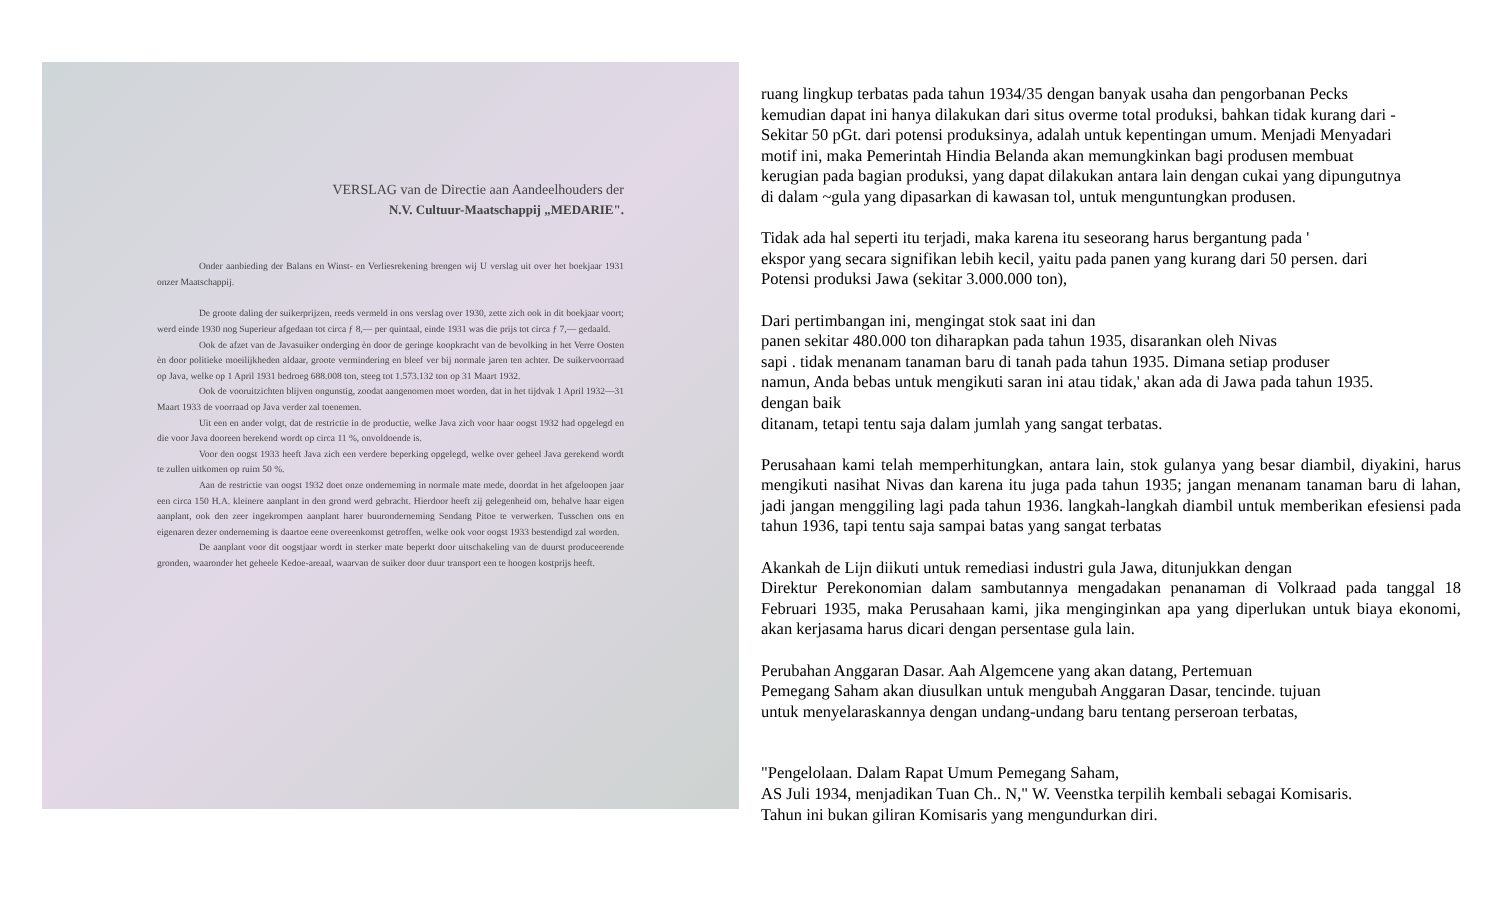VERSLAG van de Directie aan Aandeelhouders der
N.V. Cultuur-Maatschappij „MEDARIE".
Onder aanbieding der Balans en Winst- en Verliesrekening brengen wij U verslag uit over het boekjaar 1931 onzer Maatschappij.
De groote daling der suikerprijzen, reeds vermeld in ons verslag over 1930, zette zich ook in dit boekjaar voort; werd einde 1930 nog Superieur afgedaan tot circa ƒ 8,— per quintaal, einde 1931 was die prijs tot circa ƒ 7,— gedaald.
Ook de afzet van de Javasuiker onderging èn door de geringe koopkracht van de bevolking in het Verre Oosten èn door politieke moeilijkheden aldaar, groote vermindering en bleef ver bij normale jaren ten achter. De suikervoorraad op Java, welke op 1 April 1931 bedroeg 688.008 ton, steeg tot 1.573.132 ton op 31 Maart 1932.
Ook de vooruitzichten blijven ongunstig, zoodat aangenomen moet worden, dat in het tijdvak 1 April 1932—31 Maart 1933 de voorraad op Java verder zal toenemen.
Uit een en ander volgt, dat de restrictie in de productie, welke Java zich voor haar oogst 1932 had opgelegd en die voor Java dooreen berekend wordt op circa 11 %, onvoldoende is.
Voor den oogst 1933 heeft Java zich een verdere beperking opgelegd, welke over geheel Java gerekend wordt te zullen uitkomen op ruim 50 %.
Aan de restrictie van oogst 1932 doet onze onderneming in normale mate mede, doordat in het afgeloopen jaar een circa 150 H.A. kleinere aanplant in den grond werd gebracht. Hierdoor heeft zij gelegenheid om, behalve haar eigen aanplant, ook den zeer ingekrompen aanplant harer buuronderneming Sendang Pitoe te verwerken. Tusschen ons en eigenaren dezer onderneming is daartoe eene overeenkomst getroffen, welke ook voor oogst 1933 bestendigd zal worden.
De aanplant voor dit oogstjaar wordt in sterker mate beperkt door uitschakeling van de duurst produceerende gronden, waaronder het geheele Kedoe-areaal, waarvan de suiker door duur transport een te hoogen kostprijs heeft.
ruang lingkup terbatas pada tahun 1934/35 dengan banyak usaha dan pengorbanan Pecks
kemudian dapat ini hanya dilakukan dari situs overme total produksi, bahkan tidak kurang dari -
Sekitar 50 pGt. dari potensi produksinya, adalah untuk kepentingan umum. Menjadi Menyadari
motif ini, maka Pemerintah Hindia Belanda akan memungkinkan bagi produsen membuat
kerugian pada bagian produksi, yang dapat dilakukan antara lain dengan cukai yang dipungutnya
di dalam ~gula yang dipasarkan di kawasan tol, untuk menguntungkan produsen.
Tidak ada hal seperti itu terjadi, maka karena itu seseorang harus bergantung pada '
ekspor yang secara signifikan lebih kecil, yaitu pada panen yang kurang dari 50 persen. dari
Potensi produksi Jawa (sekitar 3.000.000 ton),
Dari pertimbangan ini, mengingat stok saat ini dan
panen sekitar 480.000 ton diharapkan pada tahun 1935, disarankan oleh Nivas
sapi . tidak menanam tanaman baru di tanah pada tahun 1935. Dimana setiap produser
namun, Anda bebas untuk mengikuti saran ini atau tidak,' akan ada di Jawa pada tahun 1935.
dengan baik
ditanam, tetapi tentu saja dalam jumlah yang sangat terbatas.
Perusahaan kami telah memperhitungkan, antara lain, stok gulanya yang besar diambil, diyakini, harus mengikuti nasihat Nivas dan karena itu juga pada tahun 1935; jangan menanam tanaman baru di lahan, jadi jangan menggiling lagi pada tahun 1936. langkah-langkah diambil untuk memberikan efesiensi pada tahun 1936, tapi tentu saja sampai batas yang sangat terbatas
Akankah de Lijn diikuti untuk remediasi industri gula Jawa, ditunjukkan dengan
Direktur Perekonomian dalam sambutannya mengadakan penanaman di Volkraad pada tanggal 18 Februari 1935, maka Perusahaan kami, jika menginginkan apa yang diperlukan untuk biaya ekonomi, akan kerjasama harus dicari dengan persentase gula lain.
Perubahan Anggaran Dasar. Aah Algemcene yang akan datang, Pertemuan
Pemegang Saham akan diusulkan untuk mengubah Anggaran Dasar, tencinde. tujuan
untuk menyelaraskannya dengan undang-undang baru tentang perseroan terbatas,
"Pengelolaan. Dalam Rapat Umum Pemegang Saham,
AS Juli 1934, menjadikan Tuan Ch.. N," W. Veenstka terpilih kembali sebagai Komisaris.
Tahun ini bukan giliran Komisaris yang mengundurkan diri.